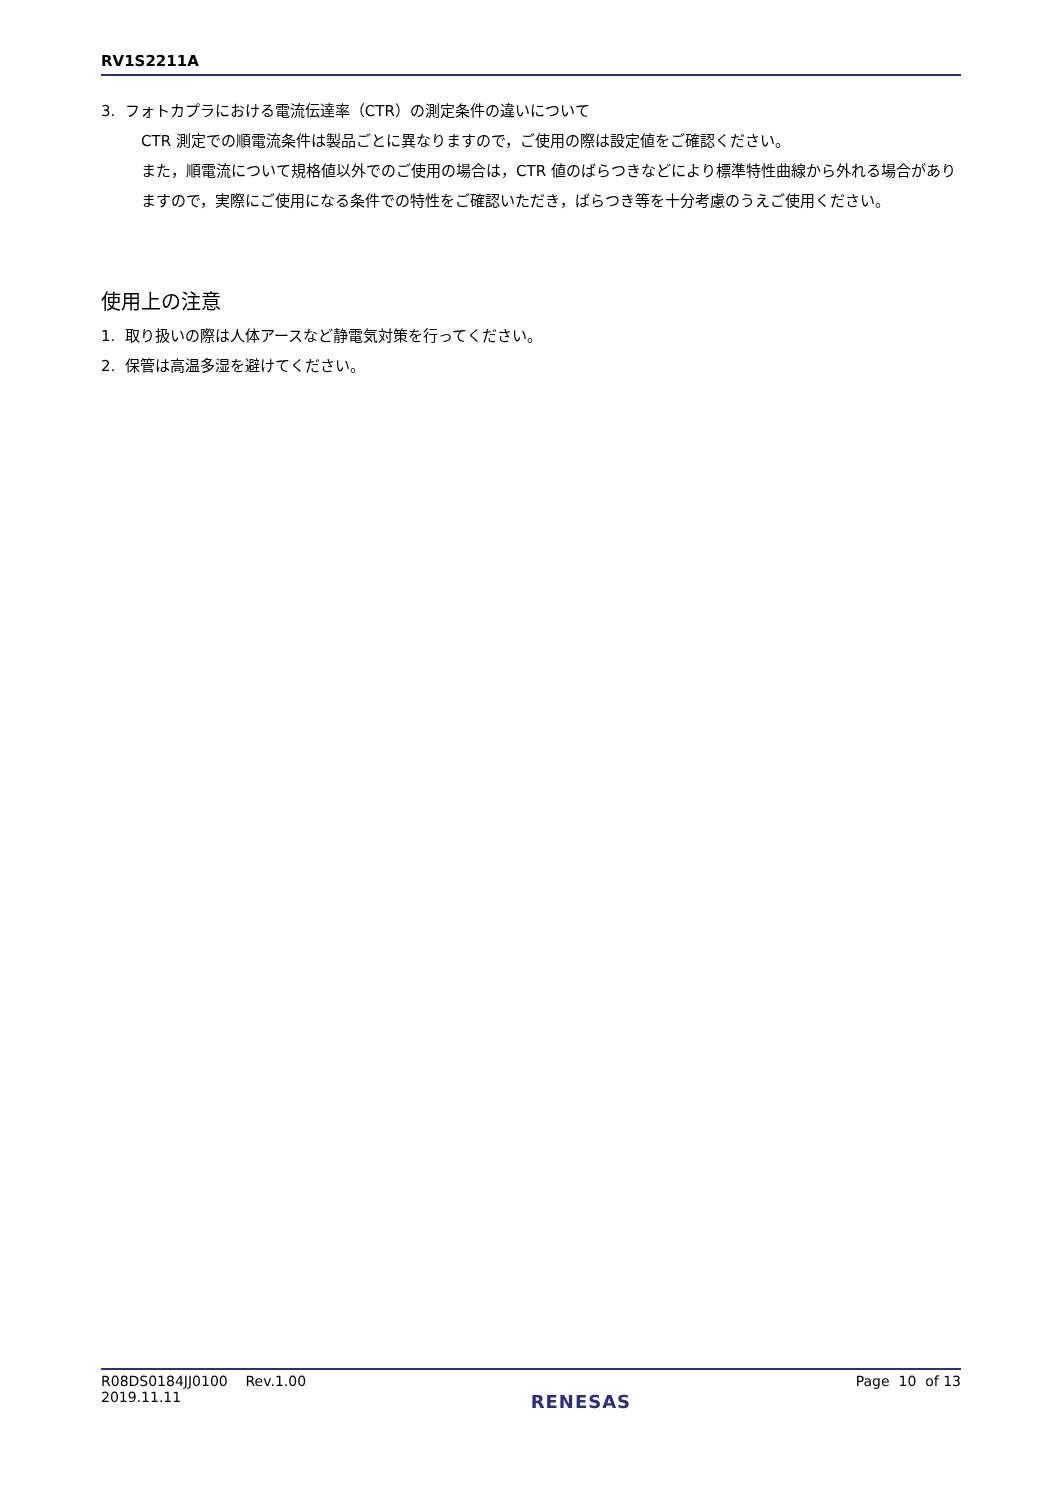RV1S2211A
3. フォトカプラにおける電流伝達率（CTR）の測定条件の違いについて
CTR 測定での順電流条件は製品ごとに異なりますので，ご使用の際は設定値をご確認ください。
また，順電流について規格値以外でのご使用の場合は，CTR 値のばらつきなどにより標準特性曲線から外れる場合がありますので，実際にご使用になる条件での特性をご確認いただき，ばらつき等を十分考慮のうえご使用ください。
使用上の注意
1. 取り扱いの際は人体アースなど静電気対策を行ってください。
2. 保管は高温多湿を避けてください。
R08DS0184JJ0100 Rev.1.00
2019.11.11
RENESAS
Page 10 of 13